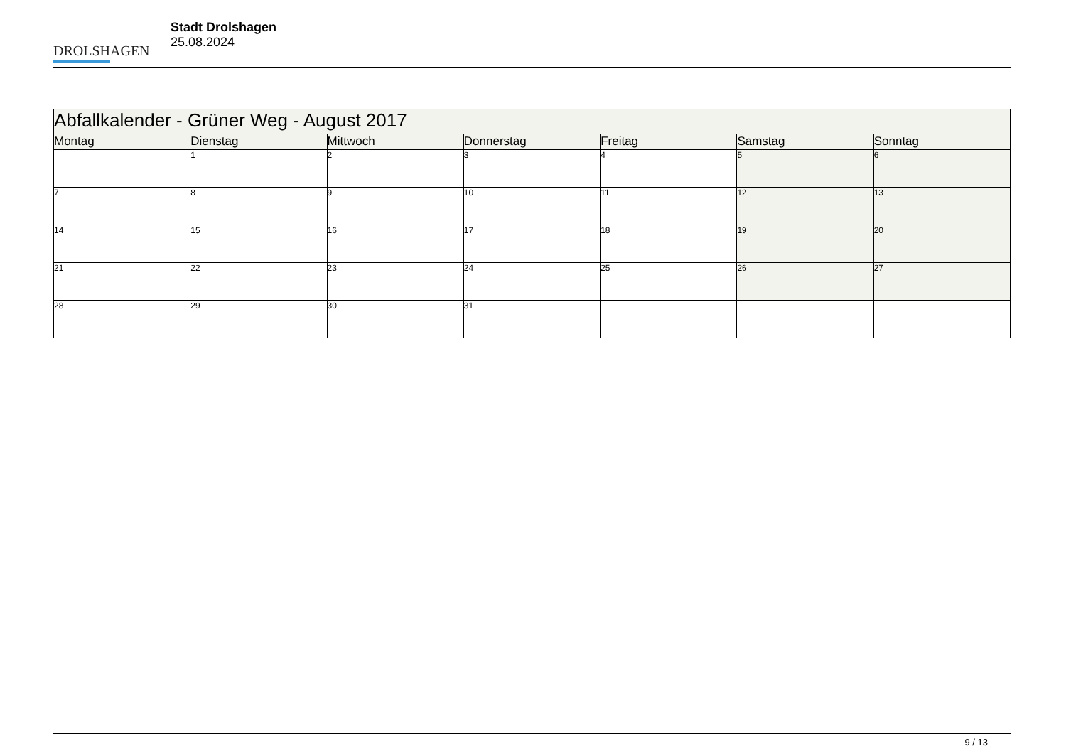DROLSHAGEN
Stadt Drolshagen
25.08.2024
| Abfallkalender - Grüner Weg - August 2017 | | | | | | |
| Montag | Dienstag | Mittwoch | Donnerstag | Freitag | Samstag | Sonntag |
| | 1 | 2 | 3 | 4 | 5 | 6 |
| 7 | 8 | 9 | 10 | 11 | 12 | 13 |
| 14 | 15 | 16 | 17 | 18 | 19 | 20 |
| 21 | 22 | 23 | 24 | 25 | 26 | 27 |
| 28 | 29 | 30 | 31 | | | |
9 / 13